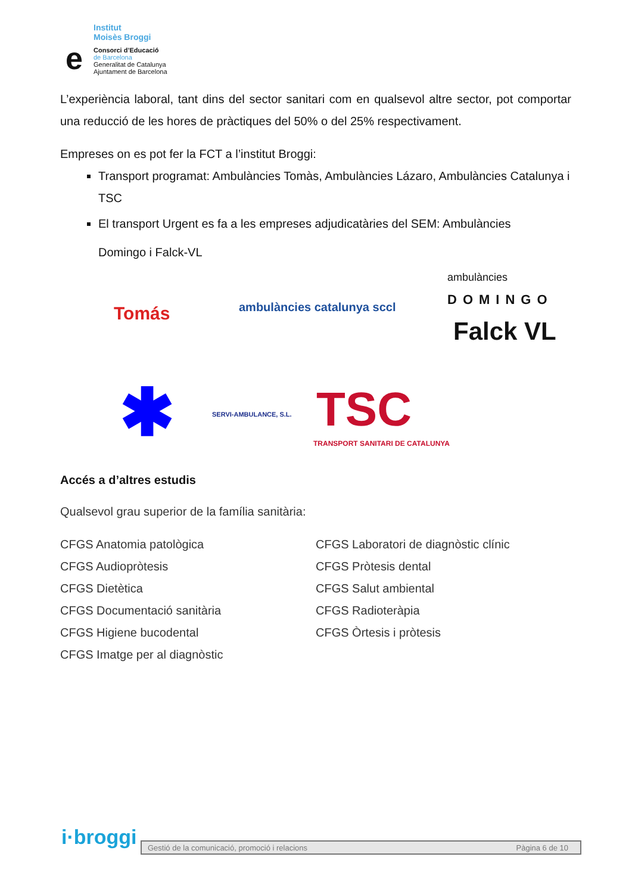Institut
Moisès Broggi
e
Consorci d’Educació
de Barcelona
Generalitat de Catalunya
Ajuntament de Barcelona
L’experiència laboral, tant dins del sector sanitari com en qualsevol altre sector, pot comportar una reducció de les hores de pràctiques del 50% o del 25% respectivament.
Empreses on es pot fer la FCT a l’institut Broggi:
Transport programat: Ambulàncies Tomàs, Ambulàncies Lázaro, Ambulàncies Catalunya i TSC
El transport Urgent es fa a les empreses adjudicatàries del SEM: Ambulàncies
Domingo i Falck-VL
Tomás ambulàncies catalunya sccl
ambulàncies
DOMINGO
Falck VL
✱ SERVI-AMBULANCE, S.L. TSC
TRANSPORT SANITARI DE CATALUNYA
Accés a d’altres estudis
Qualsevol grau superior de la família sanitària:
CFGS Anatomia patològica
CFGS Audiopròtesis
CFGS Dietètica
CFGS Documentació sanitària
CFGS Higiene bucodental
CFGS Imatge per al diagnòstic
CFGS Laboratori de diagnòstic clínic
CFGS Pròtesis dental
CFGS Salut ambiental
CFGS Radioteràpia
CFGS Òrtesis i pròtesis
i·broggi Gestió de la comunicació, promoció i relacions Pàgina 6 de 10